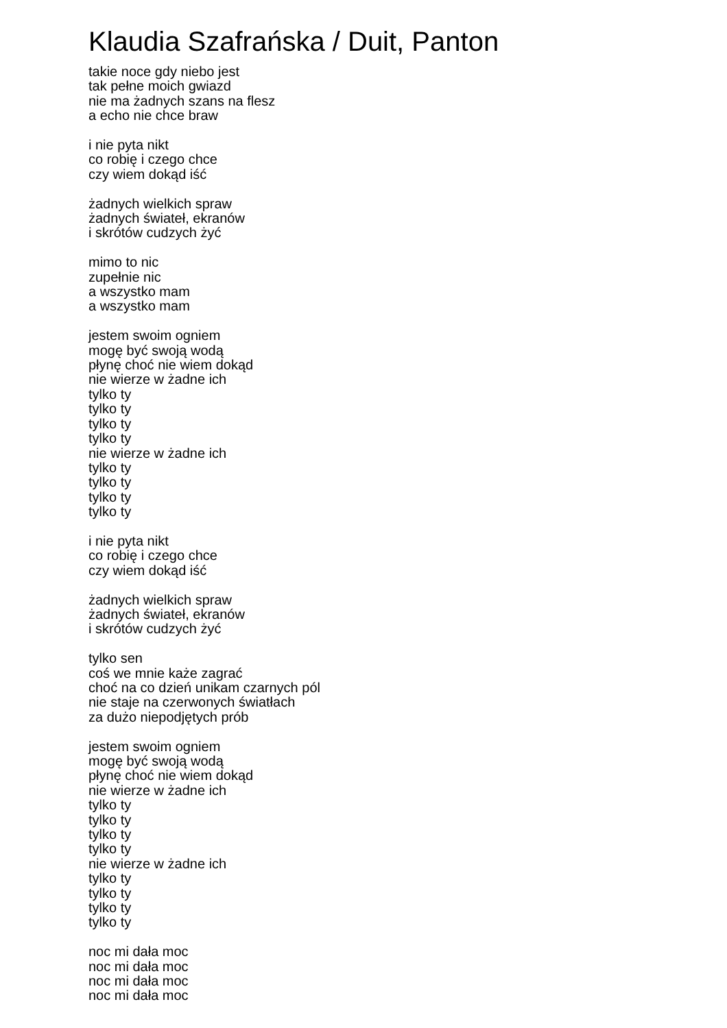Klaudia Szafrańska / Duit, Panton
takie noce gdy niebo jest
tak pełne moich gwiazd
nie ma żadnych szans na flesz
a echo nie chce braw
i nie pyta nikt
co robię i czego chce
czy wiem dokąd iść
żadnych wielkich spraw
żadnych świateł, ekranów
i skrótów cudzych żyć
mimo to nic
zupełnie nic
a wszystko mam
a wszystko mam
jestem swoim ogniem
mogę być swoją wodą
płynę choć nie wiem dokąd
nie wierze w żadne ich
tylko ty
tylko ty
tylko ty
tylko ty
nie wierze w żadne ich
tylko ty
tylko ty
tylko ty
tylko ty
i nie pyta nikt
co robię i czego chce
czy wiem dokąd iść
żadnych wielkich spraw
żadnych świateł, ekranów
i skrótów cudzych żyć
tylko sen
coś we mnie każe zagrać
choć na co dzień unikam czarnych pól
nie staje na czerwonych światłach
za dużo niepodjętych prób
jestem swoim ogniem
mogę być swoją wodą
płynę choć nie wiem dokąd
nie wierze w żadne ich
tylko ty
tylko ty
tylko ty
tylko ty
nie wierze w żadne ich
tylko ty
tylko ty
tylko ty
tylko ty
noc mi dała moc
noc mi dała moc
noc mi dała moc
noc mi dała moc